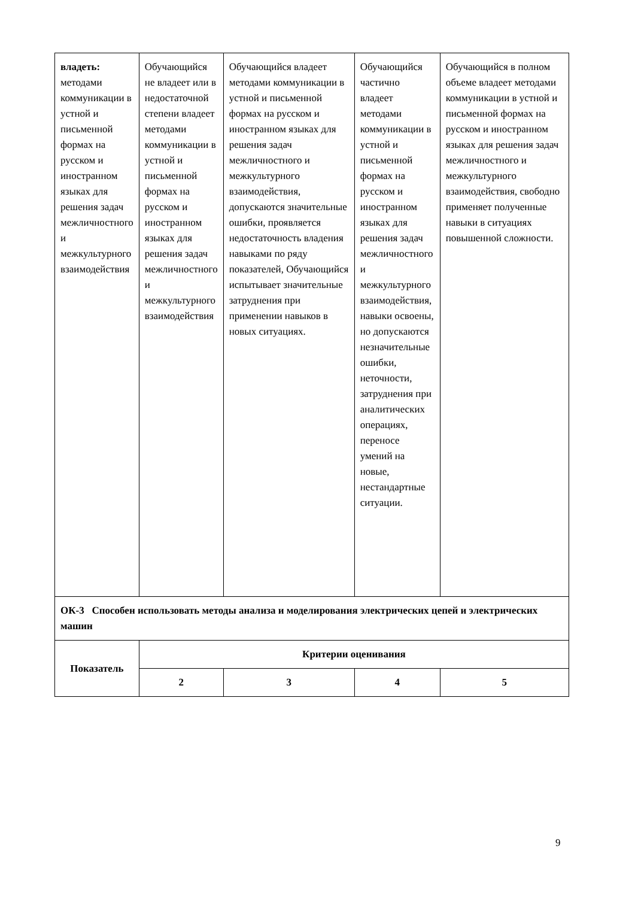| владеть: методами коммуникации в устной и письменной формах на русском и иностранном языках для решения задач межличностного и межкультурного взаимодействия | Обучающийся не владеет или в недостаточной степени владеет методами коммуникации в устной и письменной формах на русском и иностранном языках для решения задач межличностного и межкультурного взаимодействия | Обучающийся владеет методами коммуникации в устной и письменной формах на русском и иностранном языках для решения задач межличностного и межкультурного взаимодействия, допускаются значительные ошибки, проявляется недостаточность владения навыками по ряду показателей, Обучающийся испытывает значительные затруднения при применении навыков в новых ситуациях. | Обучающийся частично владеет методами коммуникации в устной и письменной формах на русском и иностранном языках для решения задач межличностного и межкультурного взаимодействия, навыки освоены, но допускаются незначительные ошибки, неточности, затруднения при аналитических операциях, переносе умений на новые, нестандартные ситуации. | Обучающийся в полном объеме владеет методами коммуникации в устной и письменной формах на русском и иностранном языках для решения задач межличностного и межкультурного взаимодействия, свободно применяет полученные навыки в ситуациях повышенной сложности. |
| ОК-3 Способен использовать методы анализа и моделирования электрических цепей и электрических машин | | | | |
| Показатель | Критерии оценивания | | | |
| | 2 | 3 | 4 | 5 |
9